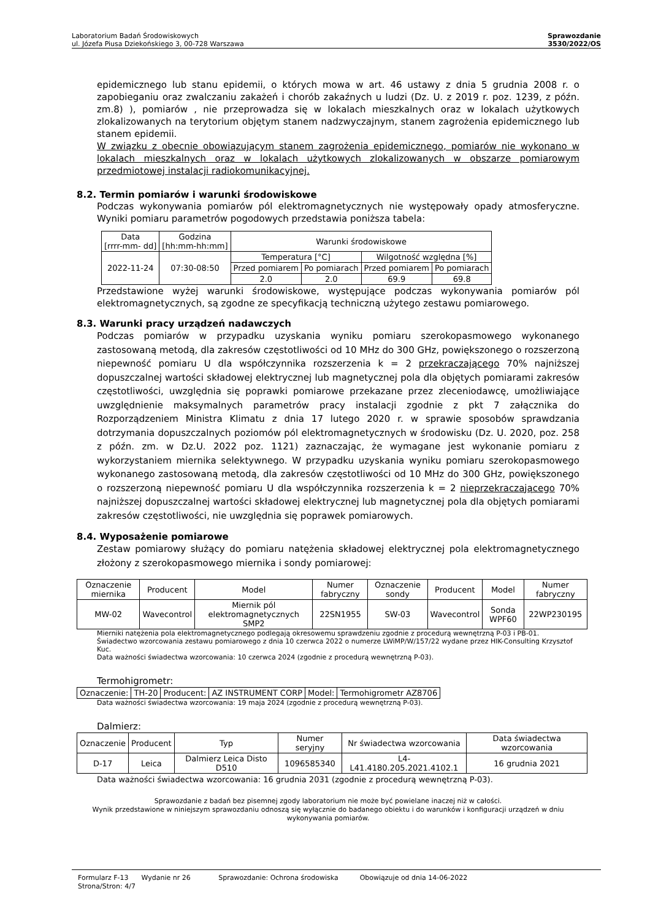Laboratorium Badań Środowiskowych
ul. Józefa Piusa Dziekońskiego 3, 00-728 Warszawa
Sprawozdanie
3530/2022/OS
epidemicznego lub stanu epidemii, o których mowa w art. 46 ustawy z dnia 5 grudnia 2008 r. o zapobieganiu oraz zwalczaniu zakażeń i chorób zakaźnych u ludzi (Dz. U. z 2019 r. poz. 1239, z późn. zm.8) ), pomiarów , nie przeprowadza się w lokalach mieszkalnych oraz w lokalach użytkowych zlokalizowanych na terytorium objętym stanem nadzwyczajnym, stanem zagrożenia epidemicznego lub stanem epidemii.
W związku z obecnie obowiązującym stanem zagrożenia epidemicznego, pomiarów nie wykonano w lokalach mieszkalnych oraz w lokalach użytkowych zlokalizowanych w obszarze pomiarowym przedmiotowej instalacji radiokomunikacyjnej.
8.2. Termin pomiarów i warunki środowiskowe
Podczas wykonywania pomiarów pól elektromagnetycznych nie występowały opady atmosferyczne. Wyniki pomiaru parametrów pogodowych przedstawia poniższa tabela:
| Data [rrrr-mm- dd] | Godzina [hh:mm-hh:mm] | Warunki środowiskowe | | | |
| 2022-11-24 | 07:30-08:50 | Temperatura [°C] | | Wilgotność względna [%] | |
| | | Przed pomiarem | Po pomiarach | Przed pomiarem | Po pomiarach |
| | | 2.0 | 2.0 | 69.9 | 69.8 |
Przedstawione wyżej warunki środowiskowe, występujące podczas wykonywania pomiarów pól elektromagnetycznych, są zgodne ze specyfikacją techniczną użytego zestawu pomiarowego.
8.3. Warunki pracy urządzeń nadawczych
Podczas pomiarów w przypadku uzyskania wyniku pomiaru szerokopasmowego wykonanego zastosowaną metodą, dla zakresów częstotliwości od 10 MHz do 300 GHz, powiększonego o rozszerzoną niepewność pomiaru U dla współczynnika rozszerzenia k = 2 przekraczającego 70% najniższej dopuszczalnej wartości składowej elektrycznej lub magnetycznej pola dla objętych pomiarami zakresów częstotliwości, uwzględnia się poprawki pomiarowe przekazane przez zleceniodawcę, umożliwiające uwzględnienie maksymalnych parametrów pracy instalacji zgodnie z pkt 7 załącznika do Rozporządzeniem Ministra Klimatu z dnia 17 lutego 2020 r. w sprawie sposobów sprawdzania dotrzymania dopuszczalnych poziomów pól elektromagnetycznych w środowisku (Dz. U. 2020, poz. 258 z późn. zm. w Dz.U. 2022 poz. 1121) zaznaczając, że wymagane jest wykonanie pomiaru z wykorzystaniem miernika selektywnego. W przypadku uzyskania wyniku pomiaru szerokopasmowego wykonanego zastosowaną metodą, dla zakresów częstotliwości od 10 MHz do 300 GHz, powiększonego o rozszerzoną niepewność pomiaru U dla współczynnika rozszerzenia k = 2 nieprzekraczającego 70% najniższej dopuszczalnej wartości składowej elektrycznej lub magnetycznej pola dla objętych pomiarami zakresów częstotliwości, nie uwzględnia się poprawek pomiarowych.
8.4. Wyposażenie pomiarowe
Zestaw pomiarowy służący do pomiaru natężenia składowej elektrycznej pola elektromagnetycznego złożony z szerokopasmowego miernika i sondy pomiarowej:
| Oznaczenie miernika | Producent | Model | Numer fabryczny | Oznaczenie sondy | Producent | Model | Numer fabryczny |
| MW-02 | Wavecontrol | Miernik pól elektromagnetycznych SMP2 | 22SN1955 | SW-03 | Wavecontrol | Sonda WPF60 | 22WP230195 |
Mierniki natężenia pola elektromagnetycznego podlegają okresowemu sprawdzeniu zgodnie z procedurą wewnętrzną P-03 i PB-01. Świadectwo wzorcowania zestawu pomiarowego z dnia 10 czerwca 2022 o numerze LWiMP/W/157/22 wydane przez HIK-Consulting Krzysztof Kuc.
Data ważności świadectwa wzorcowania: 10 czerwca 2024 (zgodnie z procedurą wewnętrzną P-03).
Termohigrometr:
| Oznaczenie: | TH-20 | Producent: | AZ INSTRUMENT CORP | Model: | Termohigrometr AZ8706 |
Data ważności świadectwa wzorcowania: 19 maja 2024 (zgodnie z procedurą wewnętrzną P-03).
Dalmierz:
| Oznaczenie | Producent | Typ | Numer seryjny | Nr świadectwa wzorcowania | Data świadectwa wzorcowania |
| D-17 | Leica | Dalmierz Leica Disto D510 | 1096585340 | L4-L41.4180.205.2021.4102.1 | 16 grudnia 2021 |
Data ważności świadectwa wzorcowania: 16 grudnia 2031 (zgodnie z procedurą wewnętrzną P-03).
Sprawozdanie z badań bez pisemnej zgody laboratorium nie może być powielane inaczej niż w całości.
Wynik przedstawione w niniejszym sprawozdaniu odnoszą się wyłącznie do badanego obiektu i do warunków i konfiguracji urządzeń w dniu wykonywania pomiarów.
Formularz F-13 Wydanie nr 26 Sprawozdanie: Ochrona środowiska Obowiązuje od dnia 14-06-2022
Strona/Stron: 4/7